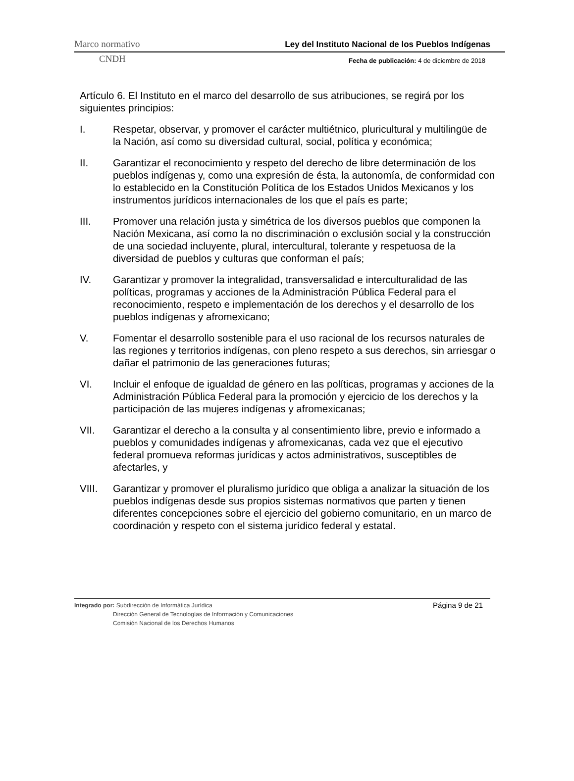Marco normativo Ley del Instituto Nacional de los Pueblos Indígenas
CNDH Fecha de publicación: 4 de diciembre de 2018
Artículo 6. El Instituto en el marco del desarrollo de sus atribuciones, se regirá por los siguientes principios:
I. Respetar, observar, y promover el carácter multiétnico, pluricultural y multilingüe de la Nación, así como su diversidad cultural, social, política y económica;
II. Garantizar el reconocimiento y respeto del derecho de libre determinación de los pueblos indígenas y, como una expresión de ésta, la autonomía, de conformidad con lo establecido en la Constitución Política de los Estados Unidos Mexicanos y los instrumentos jurídicos internacionales de los que el país es parte;
III. Promover una relación justa y simétrica de los diversos pueblos que componen la Nación Mexicana, así como la no discriminación o exclusión social y la construcción de una sociedad incluyente, plural, intercultural, tolerante y respetuosa de la diversidad de pueblos y culturas que conforman el país;
IV. Garantizar y promover la integralidad, transversalidad e interculturalidad de las políticas, programas y acciones de la Administración Pública Federal para el reconocimiento, respeto e implementación de los derechos y el desarrollo de los pueblos indígenas y afromexicano;
V. Fomentar el desarrollo sostenible para el uso racional de los recursos naturales de las regiones y territorios indígenas, con pleno respeto a sus derechos, sin arriesgar o dañar el patrimonio de las generaciones futuras;
VI. Incluir el enfoque de igualdad de género en las políticas, programas y acciones de la Administración Pública Federal para la promoción y ejercicio de los derechos y la participación de las mujeres indígenas y afromexicanas;
VII. Garantizar el derecho a la consulta y al consentimiento libre, previo e informado a pueblos y comunidades indígenas y afromexicanas, cada vez que el ejecutivo federal promueva reformas jurídicas y actos administrativos, susceptibles de afectarles, y
VIII. Garantizar y promover el pluralismo jurídico que obliga a analizar la situación de los pueblos indígenas desde sus propios sistemas normativos que parten y tienen diferentes concepciones sobre el ejercicio del gobierno comunitario, en un marco de coordinación y respeto con el sistema jurídico federal y estatal.
Integrado por: Subdirección de Informática Jurídica Página 9 de 21
Dirección General de Tecnologías de Información y Comunicaciones
Comisión Nacional de los Derechos Humanos